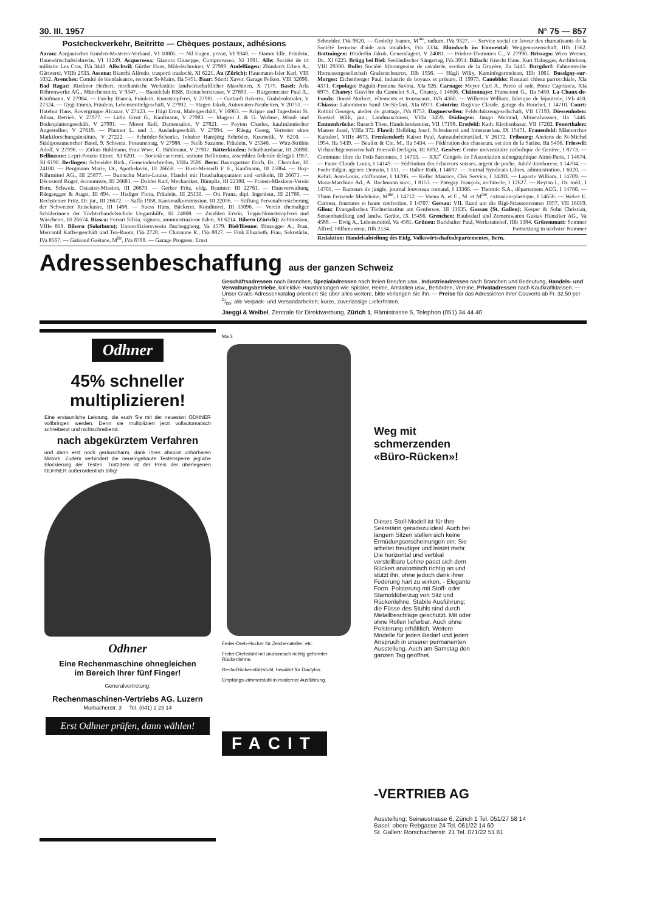30. III. 1957 N° 75 — 857
Postcheckverkehr, Beitritte — Chèques postaux, adhésions
Aarau: Aargauischer Kunden-Mosterei-Verband, VI 10805. — Nil Eugen, privat, VI 9348. — Stamm Elle, Fräulein, Hauswirtschaftslehrerin, VI 11249. Acquerossa: Gianora Giuseppe, Comprovaseo, XI 1991. Alle: Société de tir militaire Les Cras, IVa 3440. Allschwil: Gürtler Hans, Möbelschreiner, V 27989. Andelfingen: Zbinden's Erben A., Gärtnerei, VIIIb 2533. Ascona: Bianchi Alfredo, trasporti traslochi, XI 6221. Au (Zürich): Hausmann-Isler Karl, VIII 1032. Avenches: Comité de bienfaisance, rectorat St-Maire, IIa 5451. Baar: Stierli Xaver, Garage Felken, VIII 32696. Bad Ragaz: Riederer Herbert, mechanische Werkstätte landwirtschaftlicher Maschinen, X 7175. Basel: Arfa Röhrenwerke AG., Münchenstein, V 9347. — Bastelclub BBB, Reinacherstrasse, V 27693. — Burgermeister Paul A., Kaufmann, V 27984. — Farchy Bianca, Fräulein, Kunststopferei, V 27981. — Gottardi Roberto, Grabdenkmäler, V 27324. — Gygi Emma, Fräulein, Lebensmittelgeschäft, V 27992. — Hagen Jakob, Automaten-Neuheiten, V 20751. — Hatebur Hans, Rovergruppe Alcazar, V 27423. — Hügi Ernst, Malergeschäft, V 16963. — Krippe und Tagesheim St. Alban, Betrieb, V 27977. — Lüthi Ernst G., Kaufmann, V 27983. — Magoni J. & G. Widmer, Wand- und Bodenplattengeschäft, V 27991. — Moser Rolf, Damensalon, V 27821. — Peyton Charles, kaufmännischer Angestellter, V 27619. — Plattner L. und J., Ausladegeschäft, V 27994. — Rüegg Georg, Vertreter eines Marktforschungsinstituts, V 27222. — Schröder-Schenke, Inhaber Hansjörg Schröder, Kosmetik, V 6210. — Städtposaunenchor Basel, 9. Schweiz. Posaunentag, V 27988. — Stelb Suzanne, Fräulein, V 25346. — Wirz-Strübin Adolf, V 27996. — Zirkus Bühlmann, Frau Wwe. C. Bühlmann, V 27907. Bätterkinden: Schulhausbasar, III 20890. Bellinzone: Lepri-Ponzio Ettore, XI 6201. — Società esercenti, sezione Bellinzona, assemblea federale delegati 1957, XI 6190. Berlingen: Schneider Rich., Gemeindeschreiber, VIIIa 2596. Bern: Baumgartner Erich, Dr., Chemiker, III 24100. — Bergmann Marie, Dr., Apothekerin, III 26658. — Bieri-Messerli F. E., Kaufmann, III 25864. — Boy-Nährmittel AG., III 25877. — Buntschu Marie-Louise, Handel mit Haushaltapparaten und -artikeln, III 26671. — Décosterd Roger, économiste, III 26681. — Dolder Karl, Mechaniker, Bümpliz, III 22380. — Frauen-Missions-Verein Bern, Schweiz. Ostasien-Mission, III 26670. — Gerber Fritz, eidg. Beamter, III 22761. — Hausverwaltung Rüegsegger & Augst, III 694. — Hediger Flora, Fräulein, III 25130. — Ott Franz, dipl. Ingenieur, III 21766. — Rechsteiner Fritz, Dr. jur., III 26672. — Saffa 1958, Kantonalkommission, III 22056. — Stiftung Personalversicherung der Schweizer Reisekasse, III 1498. — Suess Hans, Bäckerei, Konditorei, III 13096. — Verein ehemaliger Schülerinnen der Töchterhandelsschule Ungarnhilfe, III 24808. — Zwablen Erwin, Teppichkunststopferei und Wäscherei, III 26674. Biasca: Ferrari Silvia, signora, amministrazione Eden, XI 6214. Bibern (Zürich): Zeltmission, VIIIe 868. Bibern (Solothurn): Unteroffiziersverein Bucheggberg, Va 4579. Biel/Bienne: Binzegger A., Frau, Mercantil Kaffeegeschäft und Tea-Room, IVa 2728. — Chavanne R., IVa 8827. — Fink Elisabeth, Frau, Sekretärin, IVa 8567. — Gabioud Gaëtane, M<sup>lle</sup>, IVa 8788. — Garage Progress, Ernst
Schneider, IVa 9820. — Grobéty Jeanne, M<sup>me</sup>, radium, IVa 9327. — Service social en faveur des rhumatisants de la Société bernoise d'aide aux invalides, IVa 1334. Blumbach im Emmental: Weggenossenschaft, IIIb 1562. Bottmingen: Brüderlin Jakob, Generalagent, V 24081. — Frieker-Thommen C., V 27990. Brissago: Wien Werner, Dr., XI 6225. Brügg bei Biel: Seeländischer Sängertag, IVa 3954. Bülach: Knecht Hans, Kurt Habegger, Architekten, VIII 29390. Bulle: Société fribourgeoise de cavalerie, section de la Gruyère, IIa 5445. Burgdorf: Fahnenweihe Hornussergesellschaft Grafenscheuren, IIIb 1556. — Hügli Willy, Kaminfegermeister, IIIb 1061. Bussigny-sur-Morges: Eichenberger Paul, industrie de boyaux et présure, II 19975. Canobbio: Restauri chiesa parrocchiale, XIa 4371. Cepolago: Bagutti-Fontana Savina, XIa 926. Carnago: Meyer Curt A., Pareo al sole, Ponte Capriasca, XIa 6975. Chaney: Gravière du Cannelet S.A., Chancy, I 14606. Châtonnaye: Franseioni G., IIa 5450. La Chaux-de-Fonds: Donzé Norbert, vêtements et trousseaux, IVb 4360. — Willemin William, fabrique de bijouterie, IVb 410. Chiasso: Laboratorio Sanil De-Stefani, XIa 6973. Cointrin: Rogivue Claude, garage du Bouchet, I 14710. Court: Rottini Georges, atelier de grattage, IVa 8753. Dagmersellen: Feldschützengesellschaft, VII 17193. Diessenhofen: Boetzel Willi, jun., Landmaschinen, VIIIa 3459. Düdingen: Jungo Meinrad, Mineralwasser, IIa 5446. Emmenbrücke: Ruesch Theo, Handelsreisender, VII 17198. Erstfeld: Kath. Kirchenbasar, VII 17202. Feuerthalen: Manser Josef, VIIIa 372. Flawil: Helbling Josef, Schreinerei und Innenausbau, IX 15471. Frauenfeld: Männerchor Kurzdorf, VIIIc 4673. Frenkendorf: Kaiser Paul, Autozubehörartikel, V 26172. Fribourg: Anciens de St-Michel 1954, IIa 5439. — Beutler & Cie, M., IIa 5434. — Fédération des chasseurs, section de la Sarine, IIa 5456. Frieswil: Viehzuchtgenossenschaft Frieswil-Detligen, III 8692. Genève: Centre universitaire catholique de Genève, I 8773. — Commune libre du Petit-Saconnex, I 14713. — XXI<sup>e</sup> Congrès de l'Association sténographique Aimé-Paris, I 14674. — Faure Claude Louis, I 14149. — Fédération des éclaireurs suisses, argent de poche, Jubilé-Jamborese, I 14704. — Foehr Edgar, agence Demain, I 151. — Halter Ruth, I 14697. — Journal Syndicats Libres, administration, I 6020. — Kehrli Jean-Louis, chiffonnier, I 14706. — Keller Maurice, Clés Service, I 14283. — Laporte William, I 14709. — Mora-Marchino Ad., A. Bachmann succ., I 8153. — Pategay François, architecte, I 12627. — Reytan I., Dr. méd., I 14701. — Rumeurs de jungle, journal louveteau romand, I 13366. — Thermic S.A., département AEG, I 14700. — Thum Fernande Madeleine, M<sup>me</sup>, I 14712. — Vaena A. et C., M. et M<sup>me</sup>, extrusion-plastique, I 14656. — Weber E. Carmen, fourrures et haute confection, I 14707. Gersau: VII. Rund um die Rigi-Strassenrennen 1957, VII 16019. Glion: Evangelisches Töchterinstitut am Genfersee, III 13635. Gossau (St. Gallen): Kesper & Sohn Christian, Sensenhandlung und landw. Geräte, IX 15456. Grenchen: Baubedarf und Zementwaren Gustav Hunziker AG., Va 4588. — Ewig A., Lebensmittel, Va 4581. Grüneu: Burkhalter Paul, Werkstattebef, IIIb 1384. Grünenmatt: Sommer Alfred, Hilfsmonteur, IIIb 2134. Fortsetzung in nächster Nummer
Redaktion: Handelsabteilung des Eidg. Volkswirtschaftsdepartementes, Bern.
Adressenbeschaffung aus der ganzen Schweiz
Geschäftsadressen nach Branchen, Spezialadressen nach freien Berufen usw., Industrieadressen nach Branchen und Bedeutung, Handels- und Verwaltungsbetriebe, kollektive Haushaltungen wie Spitäler, Heime, Anstalten usw., Behörden, Vereine, Privatadressen nach Kaufkraftklassen. — Unser Gratis-Adressenkatalog orientiert Sie über alles weitere, bitte verlangen Sie ihn. — Preise für das Adressieren Ihrer Couverts ab Fr. 32.50 per 0/00; alle Verpack- und Versandarbeiten; kurze, zuverlässige Lieferfristen.
Jaeggi & Weibel, Zentrale für Direktwerbung, Zürich 1, Rämistrasse 5, Telephon (051) 34 44 40
Odhner
45% schneller
multiplizieren!
Eine erstaunliche Leistung, die euch Sie mit der neuesten ODHNER vollbringen werden. Denn sie multipliziert jetzt vollautomatisch schreibend und nichtschreibend.
nach abgekürztem Verfahren
und dann erst noch geräuscharm, dank ihres absolut unhörbaren Motors. Zudem verhindert die neueingebaute Testensperre jegliche Blockierung der Testen. Trotzdem ist der Preis der überlegenen ODHNER außerordentlich billig!
Odhner
Eine Rechenmaschine ohnegleichen
im Bereich Ihrer fünf Finger!
Generalvertretung:
Rechenmaschinen-Vertriebs AG. Luzern
Murbacherstr. 3 Tel. (041) 2 23 14
Erst Odhner prüfen, dann wählen!
Ma 3
Feder-Dreh-Hocker für Zeichenateller, etc.
Feder-Drehstuhl mit anatomisch richtig geformter Rückenlehne.
Recta-Rückenstützstuhl, bewährt für Dactylos.
Empfangs-zimmerstuhl in moderner Ausführung.
FACIT
Weg mit
schmerzenden
«Büro-Rücken»!
Dieses Stoll-Modell ist für Ihre Sekretärin geradezu ideal. Auch bei langem Sitzen stellen sich keine Ermüdungserscheinungen ein: Sie arbeitet freudiger und leistet mehr. Die horizontal und vertikal verstellbare Lehne passt sich dem Rücken anatomisch richtig an und stützt ihn, ohne jedoch dank ihrer Federung hart zu wirken. - Elegante Form. Polsterung mit Stoff- oder Stamoldüberzug von Sitz und Rückenlehne. Stabile Ausführung; die Füsse des Stuhls sind durch Metallbeschläge geschützt. Mit oder ohne Rollen lieferbar. Auch ohne Polsterung erhältlich. Weitere Modelle für jeden Bedarf und jeden Anspruch in unserer permanenten Ausstellung. Auch am Samstag den ganzen Tag geöffnet.
-VERTRIEB AG
Ausstellung: Seinaustrasse 6, Zürich 1 Tel. 051/27 58 14
Basel: obere Rebgasse 24 Tel. 061/22 14 60
St. Gallen: Rorschacherstr. 21 Tel. 071/22 51 81